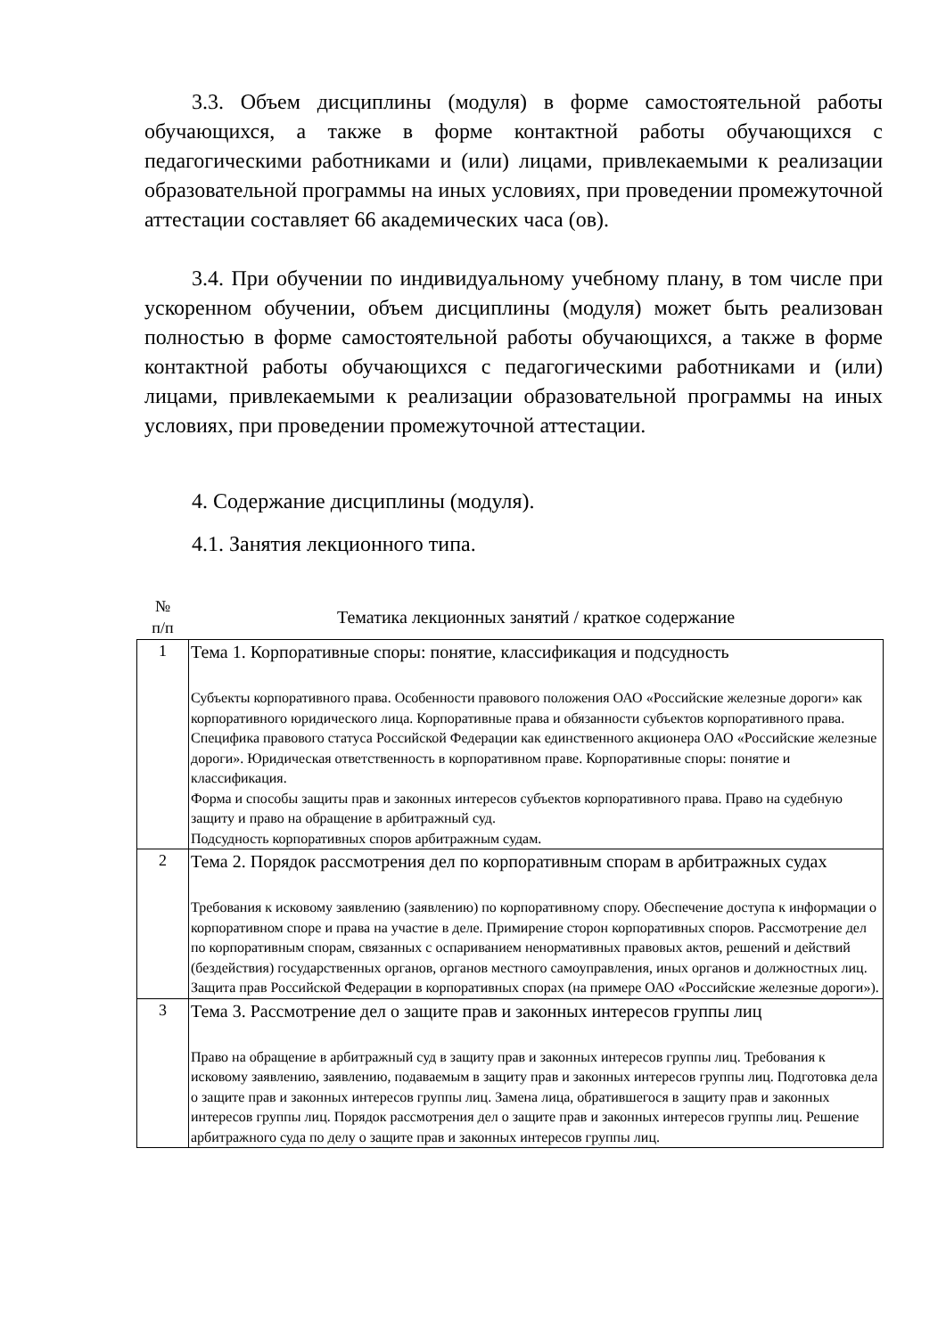3.3. Объем дисциплины (модуля) в форме самостоятельной работы обучающихся, а также в форме контактной работы обучающихся с педагогическими работниками и (или) лицами, привлекаемыми к реализации образовательной программы на иных условиях, при проведении промежуточной аттестации составляет 66 академических часа (ов).
3.4. При обучении по индивидуальному учебному плану, в том числе при ускоренном обучении, объем дисциплины (модуля) может быть реализован полностью в форме самостоятельной работы обучающихся, а также в форме контактной работы обучающихся с педагогическими работниками и (или) лицами, привлекаемыми к реализации образовательной программы на иных условиях, при проведении промежуточной аттестации.
4. Содержание дисциплины (модуля).
4.1. Занятия лекционного типа.
| № п/п | Тематика лекционных занятий / краткое содержание |
| --- | --- |
| 1 | Тема 1. Корпоративные споры: понятие, классификация и подсудность Субъекты корпоративного права. Особенности правового положения ОАО «Российские железные дороги» как корпоративного юридического лица. Корпоративные права и обязанности субъектов корпоративного права. Специфика правового статуса Российской Федерации как единственного акционера ОАО «Российские железные дороги». Юридическая ответственность в корпоративном праве. Корпоративные споры: понятие и классификация. Форма и способы защиты прав и законных интересов субъектов корпоративного права. Право на судебную защиту и право на обращение в арбитражный суд. Подсудность корпоративных споров арбитражным судам. |
| 2 | Тема 2. Порядок рассмотрения дел по корпоративным спорам в арбитражных судах Требования к исковому заявлению (заявлению) по корпоративному спору. Обеспечение доступа к информации о корпоративном споре и права на участие в деле. Примирение сторон корпоративных споров. Рассмотрение дел по корпоративным спорам, связанных с оспариванием ненормативных правовых актов, решений и действий (бездействия) государственных органов, органов местного самоуправления, иных органов и должностных лиц. Защита прав Российской Федерации в корпоративных спорах (на примере ОАО «Российские железные дороги»). |
| 3 | Тема 3. Рассмотрение дел о защите прав и законных интересов группы лиц Право на обращение в арбитражный суд в защиту прав и законных интересов группы лиц. Требования к исковому заявлению, заявлению, подаваемым в защиту прав и законных интересов группы лиц. Подготовка дела о защите прав и законных интересов группы лиц. Замена лица, обратившегося в защиту прав и законных интересов группы лиц. Порядок рассмотрения дел о защите прав и законных интересов группы лиц. Решение арбитражного суда по делу о защите прав и законных интересов группы лиц. |